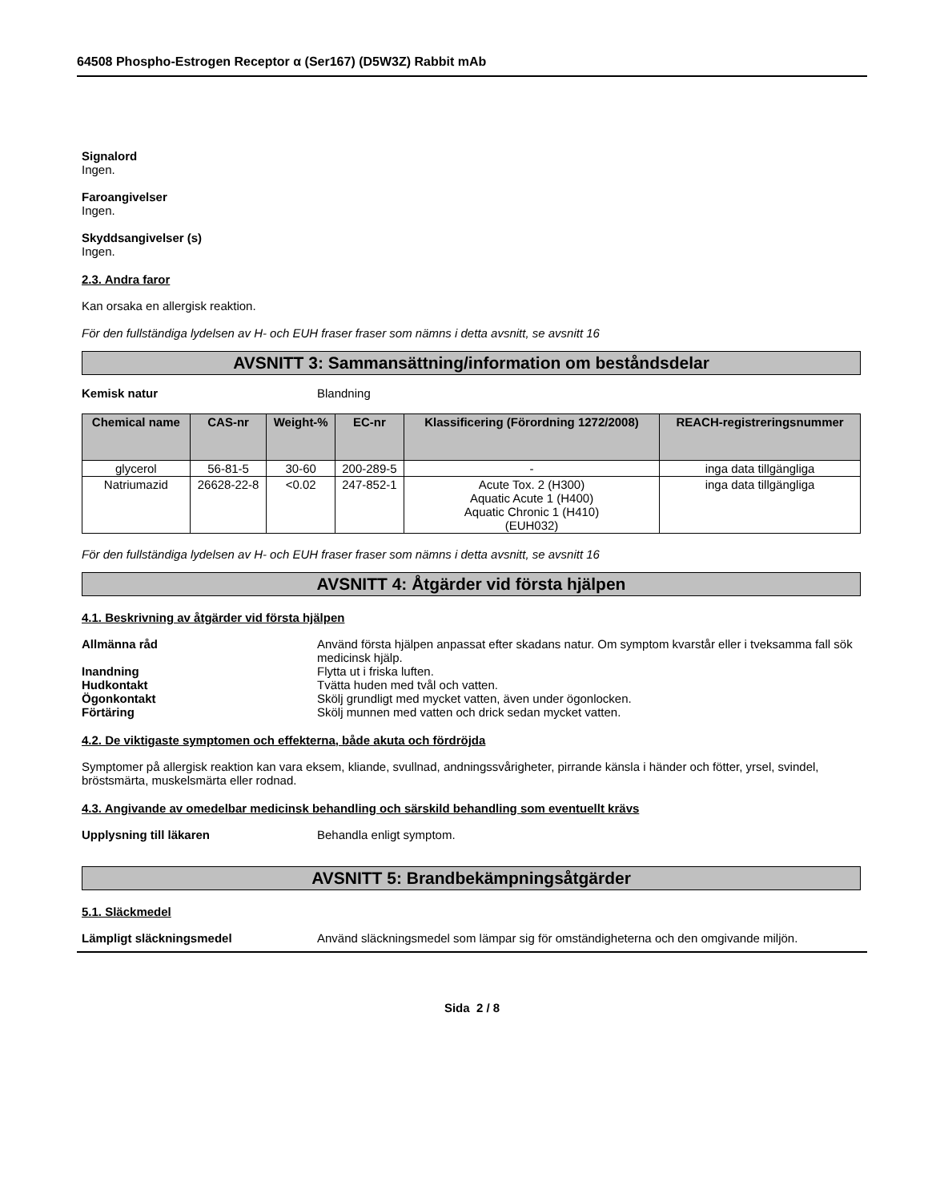64508 Phospho-Estrogen Receptor α (Ser167) (D5W3Z) Rabbit mAb
Signalord
Ingen.
Faroangivelser
Ingen.
Skyddsangivelser (s)
Ingen.
2.3. Andra faror
Kan orsaka en allergisk reaktion.
För den fullständiga lydelsen av H- och EUH fraser fraser som nämns i detta avsnitt, se avsnitt 16
AVSNITT 3: Sammansättning/information om beståndsdelar
Kemisk natur Blandning
| Chemical name | CAS-nr | Weight-% | EC-nr | Klassificering (Förordning 1272/2008) | REACH-registreringsnummer |
| --- | --- | --- | --- | --- | --- |
| glycerol | 56-81-5 | 30-60 | 200-289-5 | - | inga data tillgängliga |
| Natriumazid | 26628-22-8 | <0.02 | 247-852-1 | Acute Tox. 2 (H300) Aquatic Acute 1 (H400) Aquatic Chronic 1 (H410) (EUH032) | inga data tillgängliga |
För den fullständiga lydelsen av H- och EUH fraser fraser som nämns i detta avsnitt, se avsnitt 16
AVSNITT 4: Åtgärder vid första hjälpen
4.1. Beskrivning av åtgärder vid första hjälpen
Allmänna råd Använd första hjälpen anpassat efter skadans natur. Om symptom kvarstår eller i tveksamma fall sök medicinsk hjälp.
Inandning Flytta ut i friska luften.
Hudkontakt Tvätta huden med tvål och vatten.
Ögonkontakt Skölj grundligt med mycket vatten, även under ögonlocken.
Förtäring Skölj munnen med vatten och drick sedan mycket vatten.
4.2. De viktigaste symptomen och effekterna, både akuta och fördröjda
Symptomer på allergisk reaktion kan vara eksem, kliande, svullnad, andningssvårigheter, pirrande känsla i händer och fötter, yrsel, svindel, bröstsmärta, muskelsmärta eller rodnad.
4.3. Angivande av omedelbar medicinsk behandling och särskild behandling som eventuellt krävs
Upplysning till läkaren Behandla enligt symptom.
AVSNITT 5: Brandbekämpningsåtgärder
5.1. Släckmedel
Lämpligt släckningsmedel Använd släckningsmedel som lämpar sig för omständigheterna och den omgivande miljön.
Sida 2 / 8